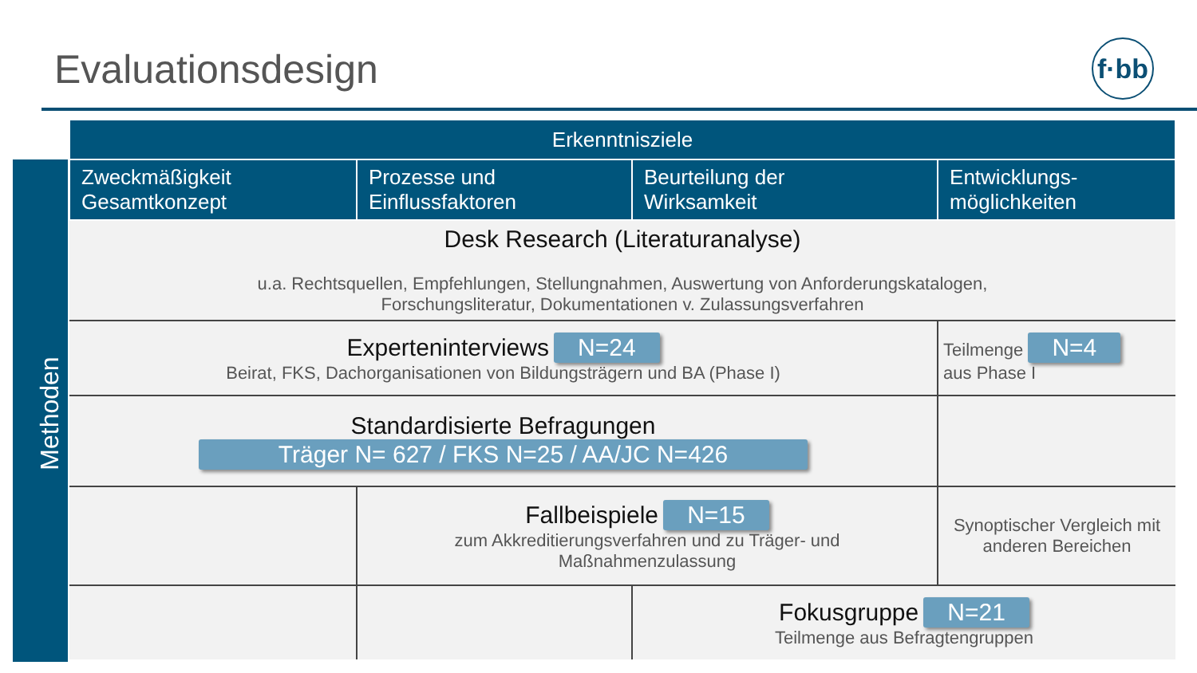Evaluationsdesign
f·bb
Methoden
| Erkenntnisziele | | | |
| --- | --- | --- | --- |
| Zweckmäßigkeit Gesamtkonzept | Prozesse und Einflussfaktoren | Beurteilung der Wirksamkeit | Entwicklungs- möglichkeiten |
| Desk Research (Literaturanalyse) u.a. Rechtsquellen, Empfehlungen, Stellungnahmen, Auswertung von Anforderungskatalogen, Forschungsliteratur, Dokumentationen v. Zulassungsverfahren | | | |
| Experteninterviews N=24 Beirat, FKS, Dachorganisationen von Bildungsträgern und BA (Phase I) | | | Teilmenge N=4 aus Phase I |
| Standardisierte Befragungen Träger N= 627 / FKS N=25 / AA/JC N=426 | | | |
| | Fallbeispiele N=15 zum Akkreditierungsverfahren und zu Träger- und Maßnahmenzulassung | | Synoptischer Vergleich mit anderen Bereichen |
| | | Fokusgruppe N=21 Teilmenge aus Befragtengruppen | |